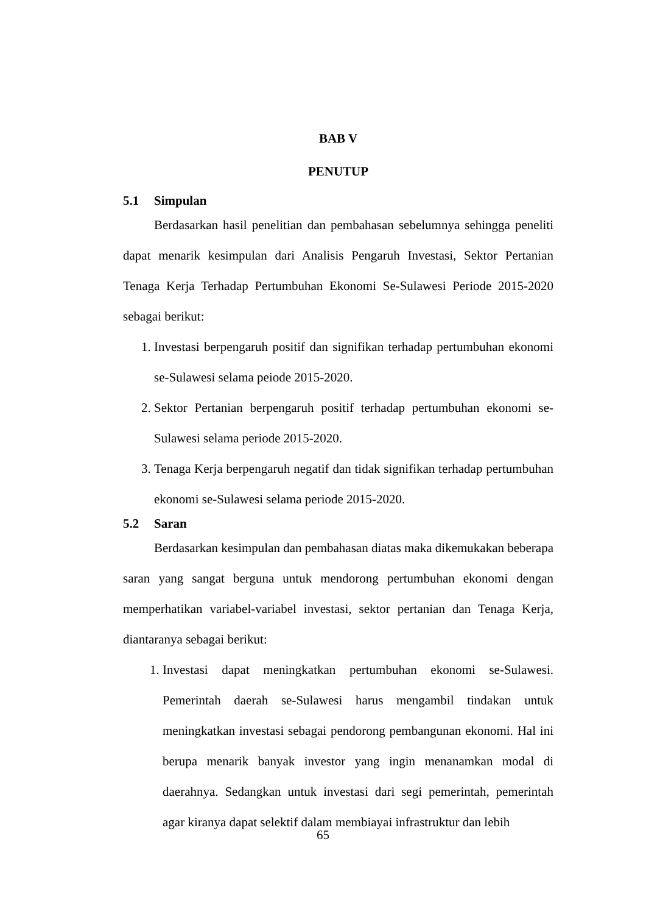BAB V
PENUTUP
5.1 Simpulan
Berdasarkan hasil penelitian dan pembahasan sebelumnya sehingga peneliti dapat menarik kesimpulan dari Analisis Pengaruh Investasi, Sektor Pertanian Tenaga Kerja Terhadap Pertumbuhan Ekonomi Se-Sulawesi Periode 2015-2020 sebagai berikut:
1. Investasi berpengaruh positif dan signifikan terhadap pertumbuhan ekonomi se-Sulawesi selama peiode 2015-2020.
2. Sektor Pertanian berpengaruh positif terhadap pertumbuhan ekonomi se-Sulawesi selama periode 2015-2020.
3. Tenaga Kerja berpengaruh negatif dan tidak signifikan terhadap pertumbuhan ekonomi se-Sulawesi selama periode 2015-2020.
5.2 Saran
Berdasarkan kesimpulan dan pembahasan diatas maka dikemukakan beberapa saran yang sangat berguna untuk mendorong pertumbuhan ekonomi dengan memperhatikan variabel-variabel investasi, sektor pertanian dan Tenaga Kerja, diantaranya sebagai berikut:
1. Investasi dapat meningkatkan pertumbuhan ekonomi se-Sulawesi. Pemerintah daerah se-Sulawesi harus mengambil tindakan untuk meningkatkan investasi sebagai pendorong pembangunan ekonomi. Hal ini berupa menarik banyak investor yang ingin menanamkan modal di daerahnya. Sedangkan untuk investasi dari segi pemerintah, pemerintah agar kiranya dapat selektif dalam membiayai infrastruktur dan lebih
65